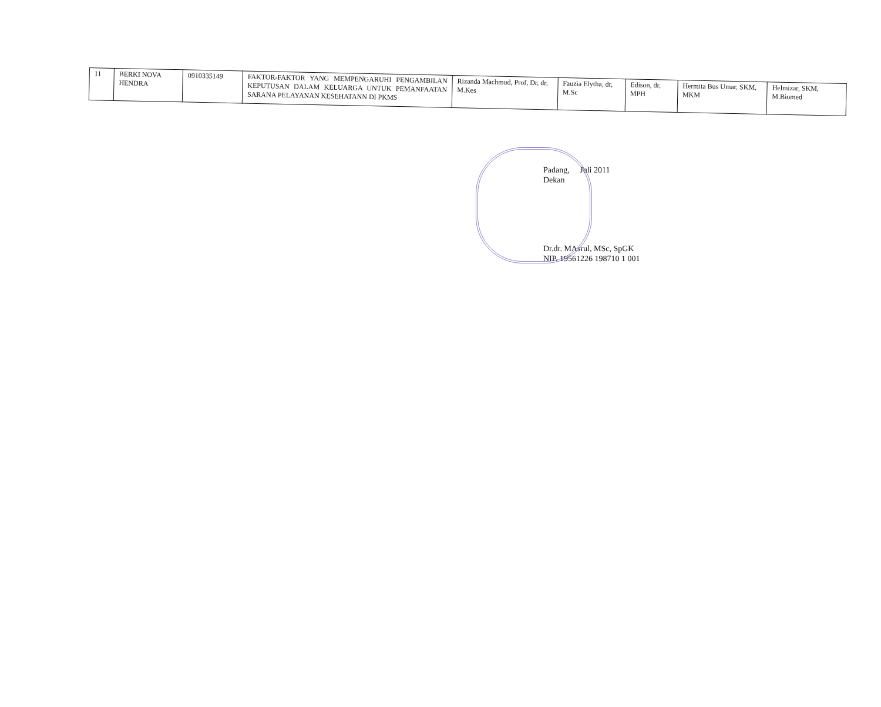| 11 | BERKI NOVA HENDRA | 0910335149 | FAKTOR-FAKTOR YANG MEMPENGARUHI PENGAMBILAN KEPUTUSAN DALAM KELUARGA UNTUK PEMANFAATAN SARANA PELAYANAN KESEHATANN DI PKMS | Rizanda Machmud, Prof, Dr, dr, M.Kes | Fauzia Elytha, dr, M.Sc | Edison, dr, MPH | Hermita Bus Umar, SKM, MKM | Helmizar, SKM, M.Biomed |
Padang, Juli 2011
Dekan
Dr.dr. MAsrul, MSc, SpGK
NIP. 19561226 198710 1 001